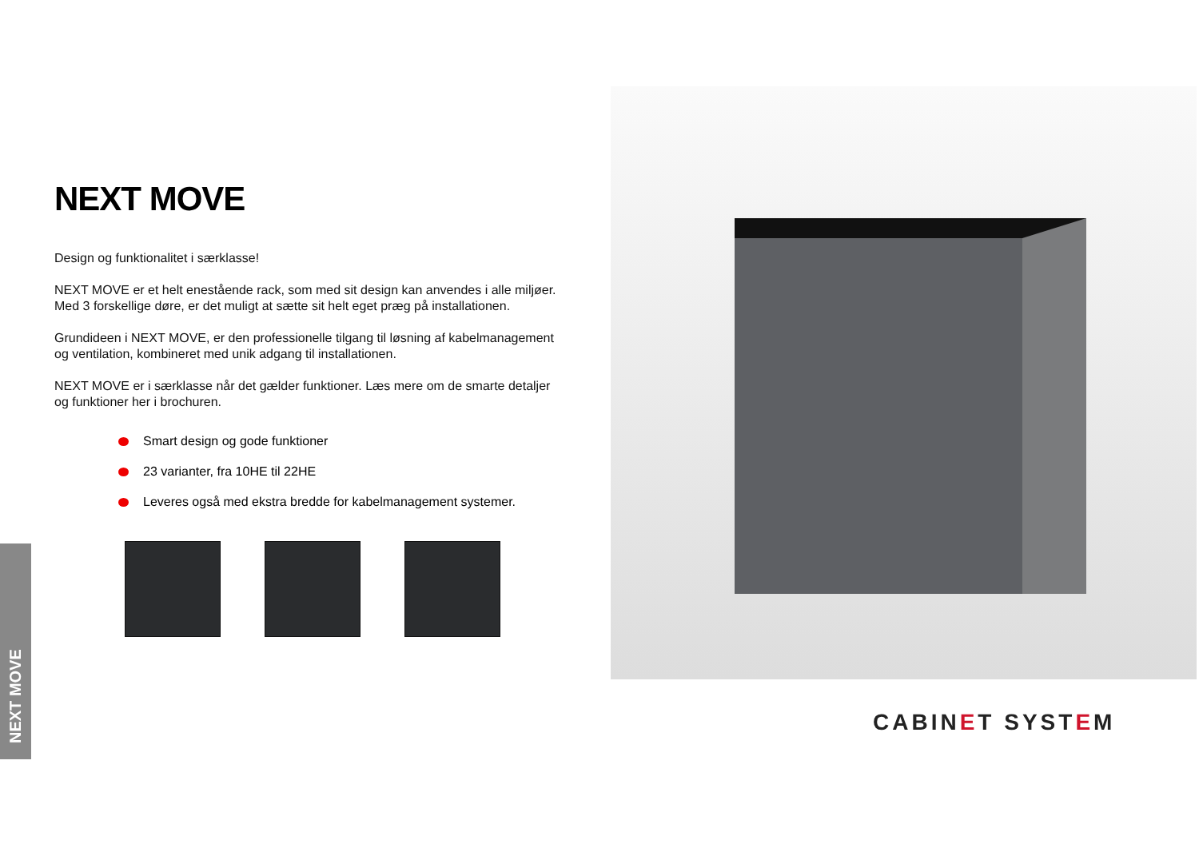NEXT MOVE
Design og funktionalitet i særklasse!
NEXT MOVE er et helt enestående rack, som med sit design kan anvendes i alle miljøer. Med 3 forskellige døre, er det muligt at sætte sit helt eget præg på installationen.
Grundideen i NEXT MOVE, er den professionelle tilgang til løsning af kabelmanagement og ventilation, kombineret med unik adgang til installationen.
NEXT MOVE er i særklasse når det gælder funktioner. Læs mere om de smarte detaljer og funktioner her i brochuren.
Smart design og gode funktioner
23 varianter, fra 10HE til 22HE
Leveres også med ekstra bredde for kabelmanagement systemer.
NEXT MOVE
CABINET SYSTEM